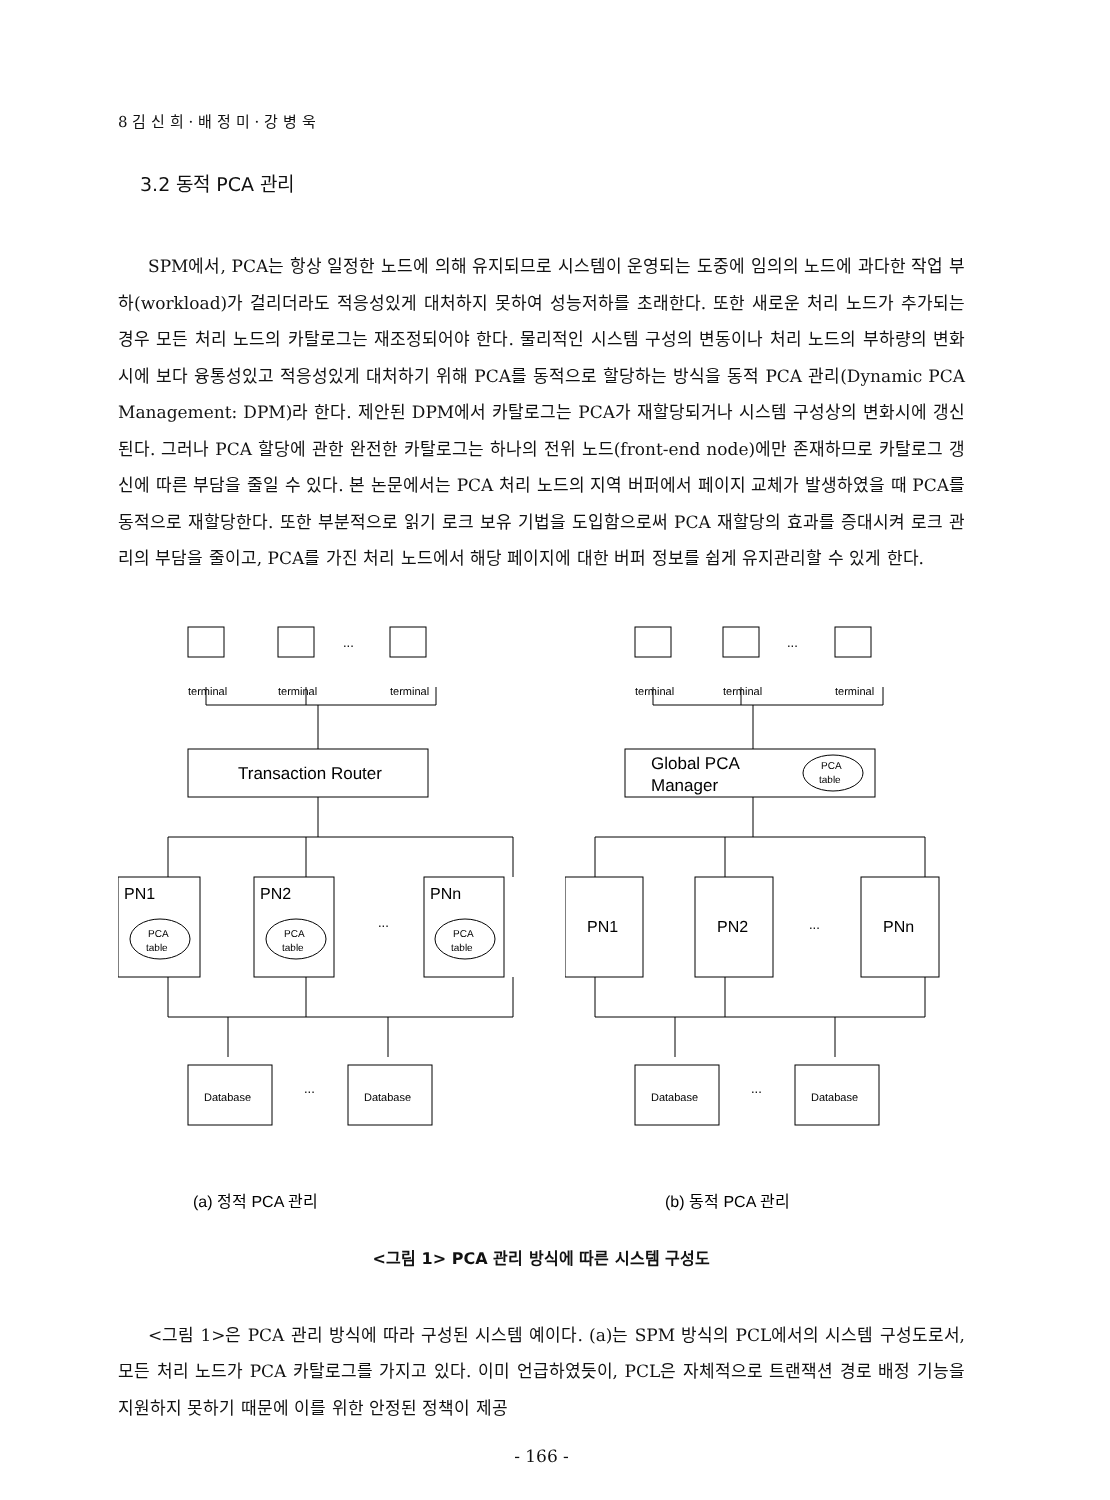8 김 신 희 · 배 정 미 · 강 병 욱
3.2 동적 PCA 관리
SPM에서, PCA는 항상 일정한 노드에 의해 유지되므로 시스템이 운영되는 도중에 임의의 노드에 과다한 작업 부하(workload)가 걸리더라도 적응성있게 대처하지 못하여 성능저하를 초래한다. 또한 새로운 처리 노드가 추가되는 경우 모든 처리 노드의 카탈로그는 재조정되어야 한다. 물리적인 시스템 구성의 변동이나 처리 노드의 부하량의 변화시에 보다 융통성있고 적응성있게 대처하기 위해 PCA를 동적으로 할당하는 방식을 동적 PCA 관리(Dynamic PCA Management: DPM)라 한다. 제안된 DPM에서 카탈로그는 PCA가 재할당되거나 시스템 구성상의 변화시에 갱신된다. 그러나 PCA 할당에 관한 완전한 카탈로그는 하나의 전위 노드(front-end node)에만 존재하므로 카탈로그 갱신에 따른 부담을 줄일 수 있다. 본 논문에서는 PCA 처리 노드의 지역 버퍼에서 페이지 교체가 발생하였을 때 PCA를 동적으로 재할당한다. 또한 부분적으로 읽기 로크 보유 기법을 도입함으로써 PCA 재할당의 효과를 증대시켜 로크 관리의 부담을 줄이고, PCA를 가진 처리 노드에서 해당 페이지에 대한 버퍼 정보를 쉽게 유지관리할 수 있게 한다.
terminal
terminal
terminal
...
Transaction Router
PN1
PN2
PNn
...
PCA
table
PCA
table
PCA
table
Database
Database
...
(a) 정적 PCA 관리
terminal
terminal
terminal
...
Global PCA
Manager
PCA
table
PN1
PN2
PNn
...
Database
Database
...
(b) 동적 PCA 관리
<그림 1> PCA 관리 방식에 따른 시스템 구성도
<그림 1>은 PCA 관리 방식에 따라 구성된 시스템 예이다. (a)는 SPM 방식의 PCL에서의 시스템 구성도로서, 모든 처리 노드가 PCA 카탈로그를 가지고 있다. 이미 언급하였듯이, PCL은 자체적으로 트랜잭션 경로 배정 기능을 지원하지 못하기 때문에 이를 위한 안정된 정책이 제공
- 166 -